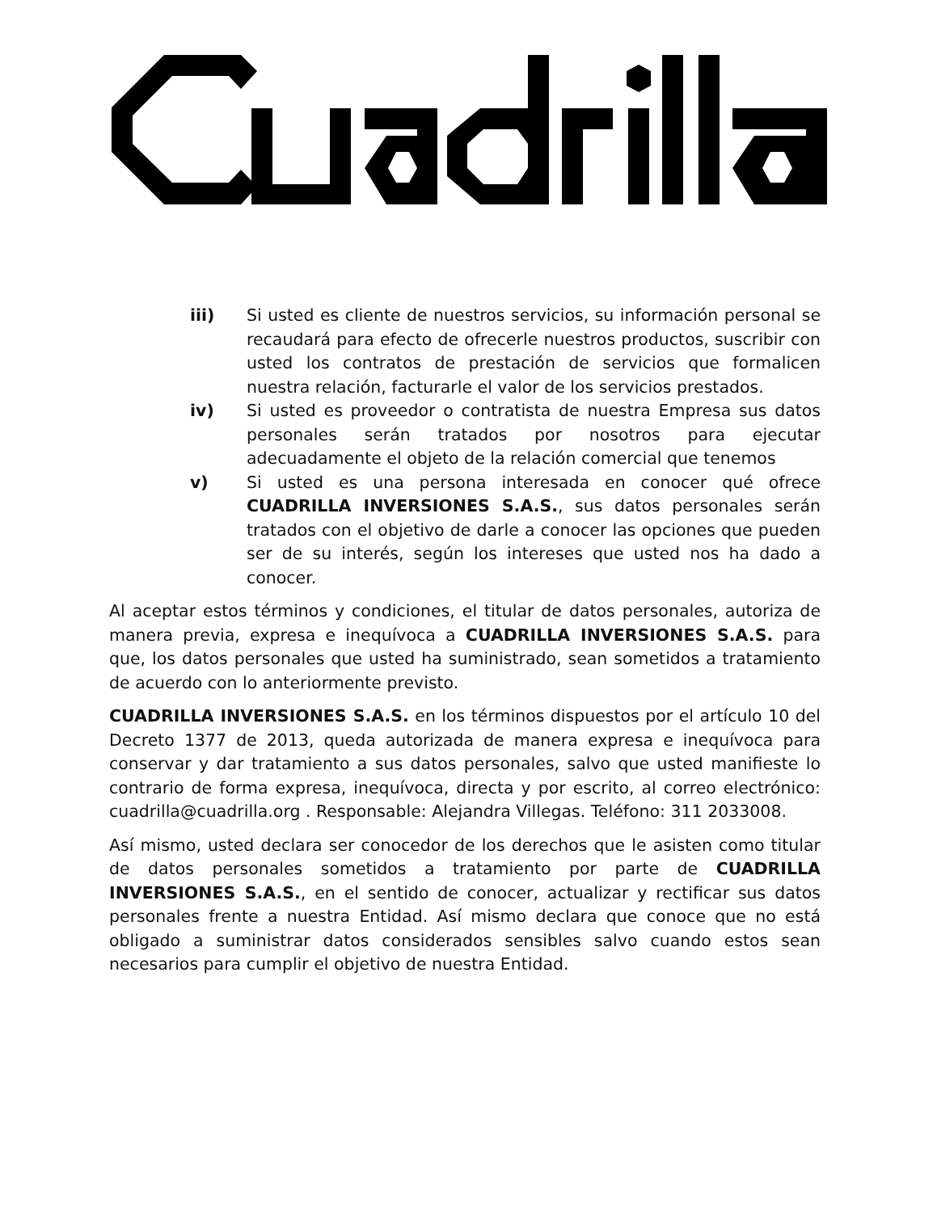iii) Si usted es cliente de nuestros servicios, su información personal se recaudará para efecto de ofrecerle nuestros productos, suscribir con usted los contratos de prestación de servicios que formalicen nuestra relación, facturarle el valor de los servicios prestados.
iv) Si usted es proveedor o contratista de nuestra Empresa sus datos personales serán tratados por nosotros para ejecutar adecuadamente el objeto de la relación comercial que tenemos
v) Si usted es una persona interesada en conocer qué ofrece CUADRILLA INVERSIONES S.A.S., sus datos personales serán tratados con el objetivo de darle a conocer las opciones que pueden ser de su interés, según los intereses que usted nos ha dado a conocer.
Al aceptar estos términos y condiciones, el titular de datos personales, autoriza de manera previa, expresa e inequívoca a CUADRILLA INVERSIONES S.A.S. para que, los datos personales que usted ha suministrado, sean sometidos a tratamiento de acuerdo con lo anteriormente previsto.
CUADRILLA INVERSIONES S.A.S. en los términos dispuestos por el artículo 10 del Decreto 1377 de 2013, queda autorizada de manera expresa e inequívoca para conservar y dar tratamiento a sus datos personales, salvo que usted manifieste lo contrario de forma expresa, inequívoca, directa y por escrito, al correo electrónico: cuadrilla@cuadrilla.org . Responsable: Alejandra Villegas. Teléfono: 311 2033008.
Así mismo, usted declara ser conocedor de los derechos que le asisten como titular de datos personales sometidos a tratamiento por parte de CUADRILLA INVERSIONES S.A.S., en el sentido de conocer, actualizar y rectificar sus datos personales frente a nuestra Entidad. Así mismo declara que conoce que no está obligado a suministrar datos considerados sensibles salvo cuando estos sean necesarios para cumplir el objetivo de nuestra Entidad.